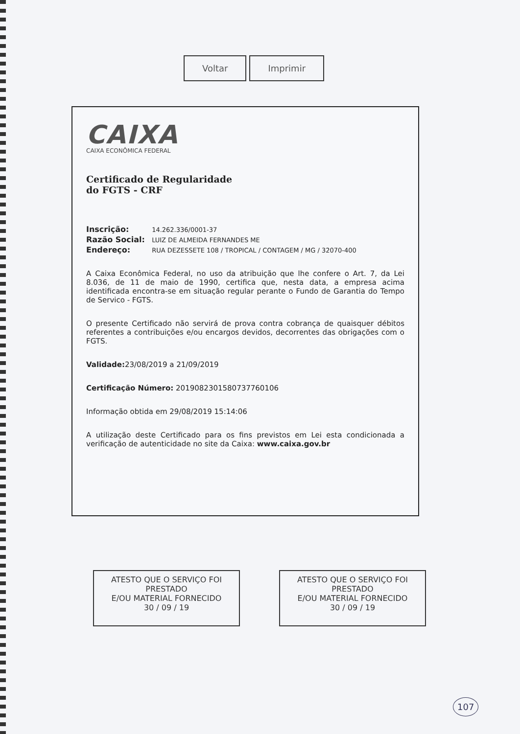Voltar Imprimir
CAIXA
CAIXA ECONÔMICA FEDERAL
Certificado de Regularidade
do FGTS - CRF
Inscrição: 14.262.336/0001-37
Razão Social: LUIZ DE ALMEIDA FERNANDES ME
Endereço: RUA DEZESSETE 108 / TROPICAL / CONTAGEM / MG / 32070-400
A Caixa Econômica Federal, no uso da atribuição que lhe confere o Art. 7, da Lei 8.036, de 11 de maio de 1990, certifica que, nesta data, a empresa acima identificada encontra-se em situação regular perante o Fundo de Garantia do Tempo de Servico - FGTS.
O presente Certificado não servirá de prova contra cobrança de quaisquer débitos referentes a contribuições e/ou encargos devidos, decorrentes das obrigações com o FGTS.
Validade: 23/08/2019 a 21/09/2019
Certificação Número: 2019082301580737760106
Informação obtida em 29/08/2019 15:14:06
A utilização deste Certificado para os fins previstos em Lei esta condicionada a verificação de autenticidade no site da Caixa: www.caixa.gov.br
ATESTO QUE O SERVIÇO FOI PRESTADO
E/OU MATERIAL FORNECIDO
30 / 09 / 19
ATESTO QUE O SERVIÇO FOI PRESTADO
E/OU MATERIAL FORNECIDO
30 / 09 / 19
107